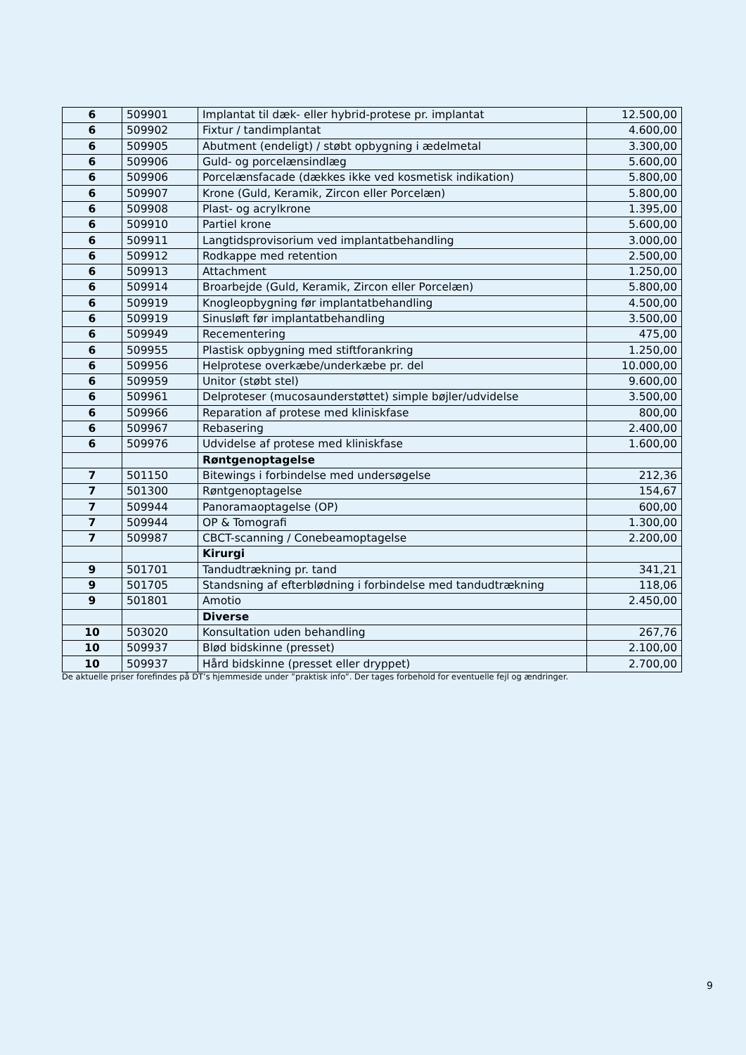| 6 | 509901 | Implantat til dæk- eller hybrid-protese pr. implantat | 12.500,00 |
| 6 | 509902 | Fixtur / tandimplantat | 4.600,00 |
| 6 | 509905 | Abutment (endeligt) / støbt opbygning i ædelmetal | 3.300,00 |
| 6 | 509906 | Guld- og porcelænsindlæg | 5.600,00 |
| 6 | 509906 | Porcelænsfacade (dækkes ikke ved kosmetisk indikation) | 5.800,00 |
| 6 | 509907 | Krone (Guld, Keramik, Zircon eller Porcelæn) | 5.800,00 |
| 6 | 509908 | Plast- og acrylkrone | 1.395,00 |
| 6 | 509910 | Partiel krone | 5.600,00 |
| 6 | 509911 | Langtidsprovisorium ved implantatbehandling | 3.000,00 |
| 6 | 509912 | Rodkappe med retention | 2.500,00 |
| 6 | 509913 | Attachment | 1.250,00 |
| 6 | 509914 | Broarbejde (Guld, Keramik, Zircon eller Porcelæn) | 5.800,00 |
| 6 | 509919 | Knogleopbygning før implantatbehandling | 4.500,00 |
| 6 | 509919 | Sinusløft før implantatbehandling | 3.500,00 |
| 6 | 509949 | Recementering | 475,00 |
| 6 | 509955 | Plastisk opbygning med stiftforankring | 1.250,00 |
| 6 | 509956 | Helprotese overkæbe/underkæbe pr. del | 10.000,00 |
| 6 | 509959 | Unitor (støbt stel) | 9.600,00 |
| 6 | 509961 | Delproteser (mucosaunderstøttet) simple bøjler/udvidelse | 3.500,00 |
| 6 | 509966 | Reparation af protese med kliniskfase | 800,00 |
| 6 | 509967 | Rebasering | 2.400,00 |
| 6 | 509976 | Udvidelse af protese med kliniskfase | 1.600,00 |
| | | Røntgenoptagelse | |
| 7 | 501150 | Bitewings i forbindelse med undersøgelse | 212,36 |
| 7 | 501300 | Røntgenoptagelse | 154,67 |
| 7 | 509944 | Panoramaoptagelse (OP) | 600,00 |
| 7 | 509944 | OP & Tomografi | 1.300,00 |
| 7 | 509987 | CBCT-scanning / Conebeamoptagelse | 2.200,00 |
| | | Kirurgi | |
| 9 | 501701 | Tandudtrækning pr. tand | 341,21 |
| 9 | 501705 | Standsning af efterblødning i forbindelse med tandudtrækning | 118,06 |
| 9 | 501801 | Amotio | 2.450,00 |
| | | Diverse | |
| 10 | 503020 | Konsultation uden behandling | 267,76 |
| 10 | 509937 | Blød bidskinne (presset) | 2.100,00 |
| 10 | 509937 | Hård bidskinne (presset eller dryppet) | 2.700,00 |
De aktuelle priser forefindes på DT’s hjemmeside under ”praktisk info”. Der tages forbehold for eventuelle fejl og ændringer.
9